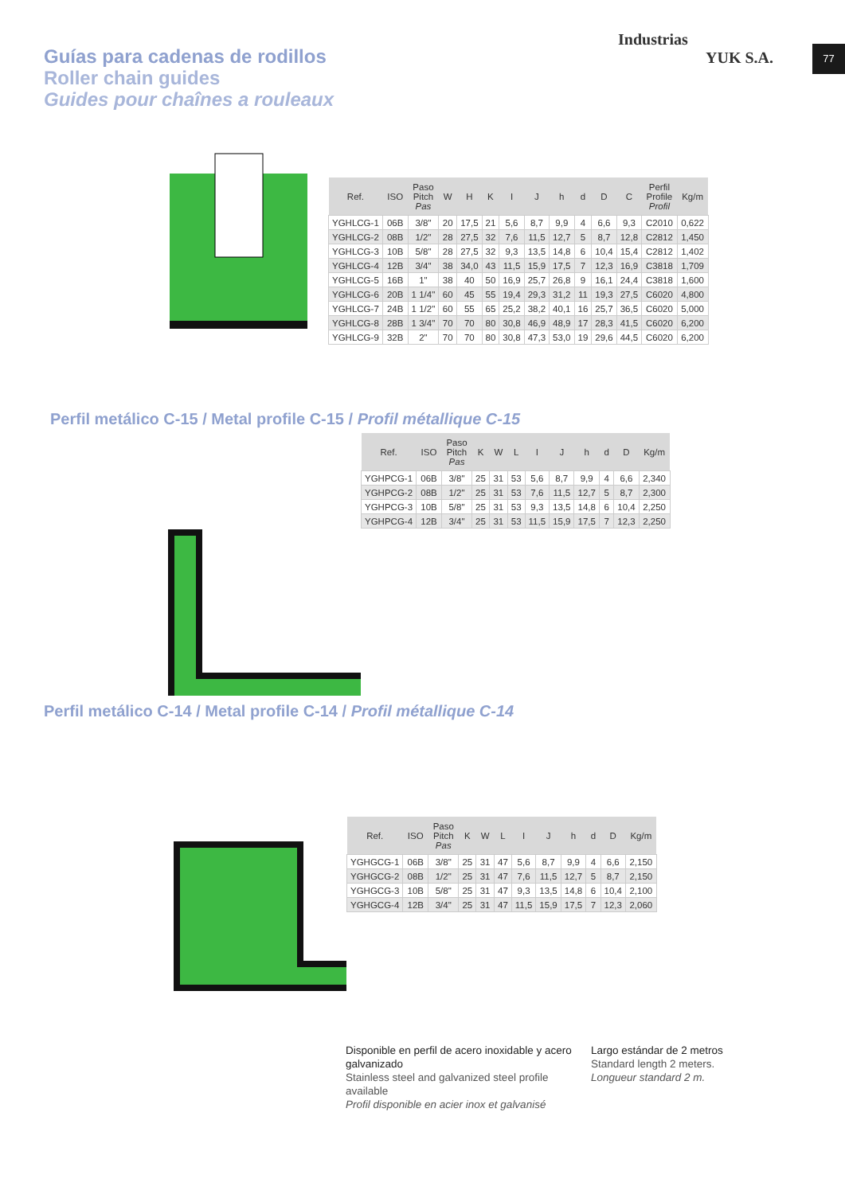77
Industrias
YUK S.A.
Guías para cadenas de rodillos
Roller chain guides
Guides pour chaînes a rouleaux
| Ref. | ISO | Paso Pitch Pas | W | H | K | I | J | h | d | D | C | Perfil Profile Profil | Kg/m |
| --- | --- | --- | --- | --- | --- | --- | --- | --- | --- | --- | --- | --- | --- |
| YGHLCG-1 | 06B | 3/8" | 20 | 17,5 | 21 | 5,6 | 8,7 | 9,9 | 4 | 6,6 | 9,3 | C2010 | 0,622 |
| YGHLCG-2 | 08B | 1/2" | 28 | 27,5 | 32 | 7,6 | 11,5 | 12,7 | 5 | 8,7 | 12,8 | C2812 | 1,450 |
| YGHLCG-3 | 10B | 5/8" | 28 | 27,5 | 32 | 9,3 | 13,5 | 14,8 | 6 | 10,4 | 15,4 | C2812 | 1,402 |
| YGHLCG-4 | 12B | 3/4" | 38 | 34,0 | 43 | 11,5 | 15,9 | 17,5 | 7 | 12,3 | 16,9 | C3818 | 1,709 |
| YGHLCG-5 | 16B | 1" | 38 | 40 | 50 | 16,9 | 25,7 | 26,8 | 9 | 16,1 | 24,4 | C3818 | 1,600 |
| YGHLCG-6 | 20B | 1 1/4" | 60 | 45 | 55 | 19,4 | 29,3 | 31,2 | 11 | 19,3 | 27,5 | C6020 | 4,800 |
| YGHLCG-7 | 24B | 1 1/2" | 60 | 55 | 65 | 25,2 | 38,2 | 40,1 | 16 | 25,7 | 36,5 | C6020 | 5,000 |
| YGHLCG-8 | 28B | 1 3/4" | 70 | 70 | 80 | 30,8 | 46,9 | 48,9 | 17 | 28,3 | 41,5 | C6020 | 6,200 |
| YGHLCG-9 | 32B | 2" | 70 | 70 | 80 | 30,8 | 47,3 | 53,0 | 19 | 29,6 | 44,5 | C6020 | 6,200 |
Perfil metálico C-15 / Metal profile C-15 / Profil métallique C-15
| Ref. | ISO | Paso Pitch Pas | K | W | L | I | J | h | d | D | Kg/m |
| --- | --- | --- | --- | --- | --- | --- | --- | --- | --- | --- | --- |
| YGHPCG-1 | 06B | 3/8" | 25 | 31 | 53 | 5,6 | 8,7 | 9,9 | 4 | 6,6 | 2,340 |
| YGHPCG-2 | 08B | 1/2" | 25 | 31 | 53 | 7,6 | 11,5 | 12,7 | 5 | 8,7 | 2,300 |
| YGHPCG-3 | 10B | 5/8" | 25 | 31 | 53 | 9,3 | 13,5 | 14,8 | 6 | 10,4 | 2,250 |
| YGHPCG-4 | 12B | 3/4" | 25 | 31 | 53 | 11,5 | 15,9 | 17,5 | 7 | 12,3 | 2,250 |
Perfil metálico C-14 / Metal profile C-14 / Profil métallique C-14
| Ref. | ISO | Paso Pitch Pas | K | W | L | I | J | h | d | D | Kg/m |
| --- | --- | --- | --- | --- | --- | --- | --- | --- | --- | --- | --- |
| YGHGCG-1 | 06B | 3/8" | 25 | 31 | 47 | 5,6 | 8,7 | 9,9 | 4 | 6,6 | 2,150 |
| YGHGCG-2 | 08B | 1/2" | 25 | 31 | 47 | 7,6 | 11,5 | 12,7 | 5 | 8,7 | 2,150 |
| YGHGCG-3 | 10B | 5/8" | 25 | 31 | 47 | 9,3 | 13,5 | 14,8 | 6 | 10,4 | 2,100 |
| YGHGCG-4 | 12B | 3/4" | 25 | 31 | 47 | 11,5 | 15,9 | 17,5 | 7 | 12,3 | 2,060 |
Disponible en perfil de acero inoxidable y acero galvanizado
Stainless steel and galvanized steel profile available
Profil disponible en acier inox et galvanisé
Largo estándar de 2 metros
Standard length 2 meters.
Longueur standard 2 m.